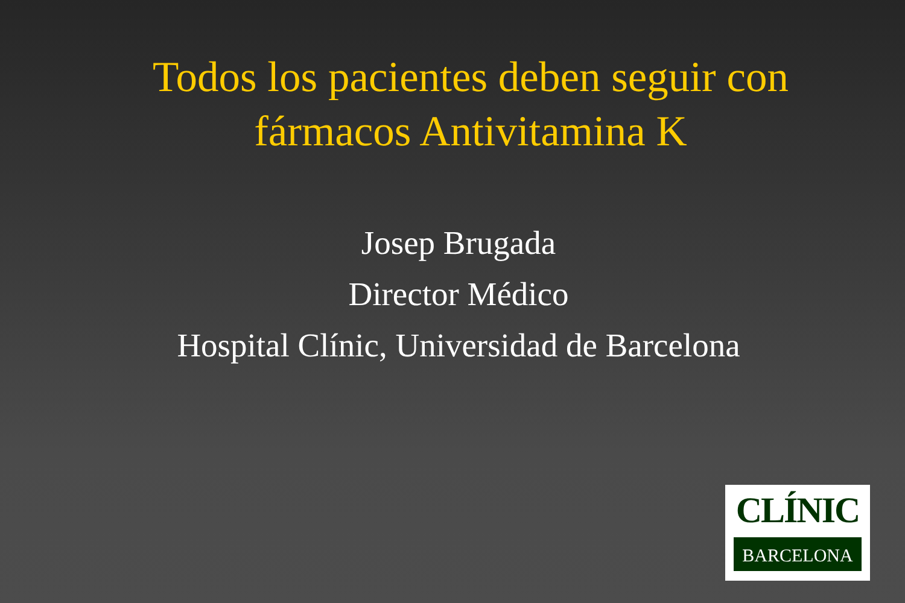Todos los pacientes deben seguir con
fármacos Antivitamina K
Josep Brugada
Director Médico
Hospital Clínic, Universidad de Barcelona
CLÍNIC
BARCELONA